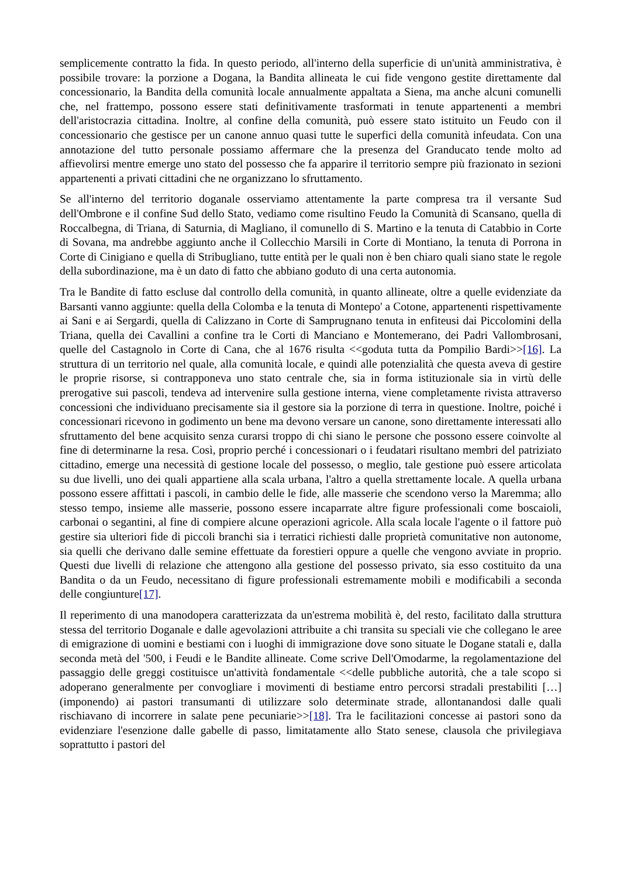semplicemente contratto la fida. In questo periodo, all'interno della superficie di un'unità amministrativa, è possibile trovare: la porzione a Dogana, la Bandita allineata le cui fide vengono gestite direttamente dal concessionario, la Bandita della comunità locale annualmente appaltata a Siena, ma anche alcuni comunelli che, nel frattempo, possono essere stati definitivamente trasformati in tenute appartenenti a membri dell'aristocrazia cittadina. Inoltre, al confine della comunità, può essere stato istituito un Feudo con il concessionario che gestisce per un canone annuo quasi tutte le superfici della comunità infeudata. Con una annotazione del tutto personale possiamo affermare che la presenza del Granducato tende molto ad affievolirsi mentre emerge uno stato del possesso che fa apparire il territorio sempre più frazionato in sezioni appartenenti a privati cittadini che ne organizzano lo sfruttamento.
Se all'interno del territorio doganale osserviamo attentamente la parte compresa tra il versante Sud dell'Ombrone e il confine Sud dello Stato, vediamo come risultino Feudo la Comunità di Scansano, quella di Roccalbegna, di Triana, di Saturnia, di Magliano, il comunello di S. Martino e la tenuta di Catabbio in Corte di Sovana, ma andrebbe aggiunto anche il Collecchio Marsili in Corte di Montiano, la tenuta di Porrona in Corte di Cinigiano e quella di Stribugliano, tutte entità per le quali non è ben chiaro quali siano state le regole della subordinazione, ma è un dato di fatto che abbiano goduto di una certa autonomia.
Tra le Bandite di fatto escluse dal controllo della comunità, in quanto allineate, oltre a quelle evidenziate da Barsanti vanno aggiunte: quella della Colomba e la tenuta di Montepo' a Cotone, appartenenti rispettivamente ai Sani e ai Sergardi, quella di Calizzano in Corte di Samprugnano tenuta in enfiteusi dai Piccolomini della Triana, quella dei Cavallini a confine tra le Corti di Manciano e Montemerano, dei Padri Vallombrosani, quelle del Castagnolo in Corte di Cana, che al 1676 risulta <<goduta tutta da Pompilio Bardi>>[16]. La struttura di un territorio nel quale, alla comunità locale, e quindi alle potenzialità che questa aveva di gestire le proprie risorse, si contrapponeva uno stato centrale che, sia in forma istituzionale sia in virtù delle prerogative sui pascoli, tendeva ad intervenire sulla gestione interna, viene completamente rivista attraverso concessioni che individuano precisamente sia il gestore sia la porzione di terra in questione. Inoltre, poiché i concessionari ricevono in godimento un bene ma devono versare un canone, sono direttamente interessati allo sfruttamento del bene acquisito senza curarsi troppo di chi siano le persone che possono essere coinvolte al fine di determinarne la resa. Così, proprio perché i concessionari o i feudatari risultano membri del patriziato cittadino, emerge una necessità di gestione locale del possesso, o meglio, tale gestione può essere articolata su due livelli, uno dei quali appartiene alla scala urbana, l'altro a quella strettamente locale. A quella urbana possono essere affittati i pascoli, in cambio delle le fide, alle masserie che scendono verso la Maremma; allo stesso tempo, insieme alle masserie, possono essere incaparrate altre figure professionali come boscaioli, carbonai o segantini, al fine di compiere alcune operazioni agricole. Alla scala locale l'agente o il fattore può gestire sia ulteriori fide di piccoli branchi sia i terratici richiesti dalle proprietà comunitative non autonome, sia quelli che derivano dalle semine effettuate da forestieri oppure a quelle che vengono avviate in proprio. Questi due livelli di relazione che attengono alla gestione del possesso privato, sia esso costituito da una Bandita o da un Feudo, necessitano di figure professionali estremamente mobili e modificabili a seconda delle congiunture[17].
Il reperimento di una manodopera caratterizzata da un'estrema mobilità è, del resto, facilitato dalla struttura stessa del territorio Doganale e dalle agevolazioni attribuite a chi transita su speciali vie che collegano le aree di emigrazione di uomini e bestiami con i luoghi di immigrazione dove sono situate le Dogane statali e, dalla seconda metà del '500, i Feudi e le Bandite allineate. Come scrive Dell'Omodarme, la regolamentazione del passaggio delle greggi costituisce un'attività fondamentale <<delle pubbliche autorità, che a tale scopo si adoperano generalmente per convogliare i movimenti di bestiame entro percorsi stradali prestabiliti […] (imponendo) ai pastori transumanti di utilizzare solo determinate strade, allontanandosi dalle quali rischiavano di incorrere in salate pene pecuniarie>>[18]. Tra le facilitazioni concesse ai pastori sono da evidenziare l'esenzione dalle gabelle di passo, limitatamente allo Stato senese, clausola che privilegiava soprattutto i pastori del